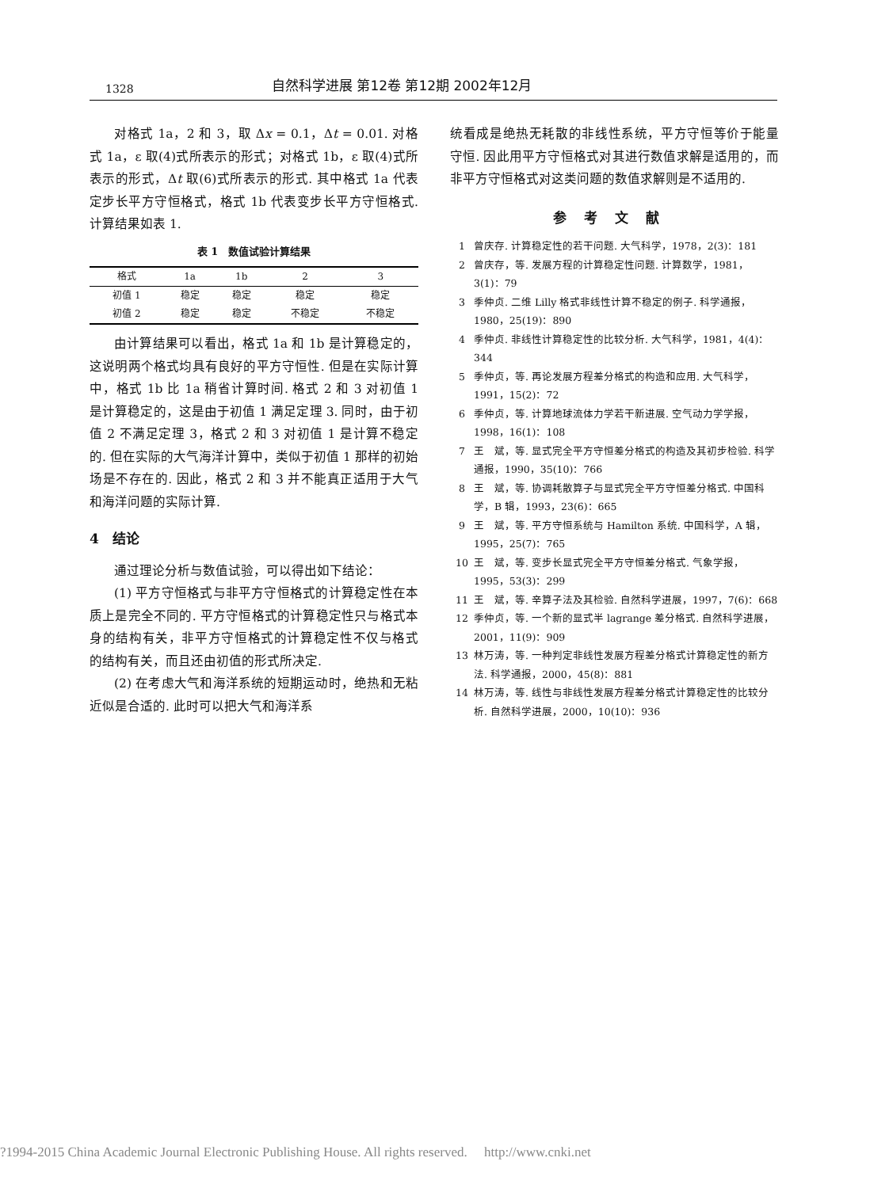1328 自然科学进展 第12卷 第12期 2002年12月
对格式 1a，2 和 3，取 Δx = 0.1，Δt = 0.01. 对格式 1a，ε 取(4)式所表示的形式；对格式 1b，ε 取(4)式所表示的形式，Δt 取(6)式所表示的形式. 其中格式 1a 代表定步长平方守恒格式，格式 1b 代表变步长平方守恒格式. 计算结果如表 1.
表 1　数值试验计算结果
| 格式 | 1a | 1b | 2 | 3 |
| --- | --- | --- | --- | --- |
| 初值 1 | 稳定 | 稳定 | 稳定 | 稳定 |
| 初值 2 | 稳定 | 稳定 | 不稳定 | 不稳定 |
由计算结果可以看出，格式 1a 和 1b 是计算稳定的，这说明两个格式均具有良好的平方守恒性. 但是在实际计算中，格式 1b 比 1a 稍省计算时间. 格式 2 和 3 对初值 1 是计算稳定的，这是由于初值 1 满足定理 3. 同时，由于初值 2 不满足定理 3，格式 2 和 3 对初值 1 是计算不稳定的. 但在实际的大气海洋计算中，类似于初值 1 那样的初始场是不存在的. 因此，格式 2 和 3 并不能真正适用于大气和海洋问题的实际计算.
4　结论
通过理论分析与数值试验，可以得出如下结论：
(1) 平方守恒格式与非平方守恒格式的计算稳定性在本质上是完全不同的. 平方守恒格式的计算稳定性只与格式本身的结构有关，非平方守恒格式的计算稳定性不仅与格式的结构有关，而且还由初值的形式所决定.
(2) 在考虑大气和海洋系统的短期运动时，绝热和无粘近似是合适的. 此时可以把大气和海洋系
统看成是绝热无耗散的非线性系统，平方守恒等价于能量守恒. 因此用平方守恒格式对其进行数值求解是适用的，而非平方守恒格式对这类问题的数值求解则是不适用的.
参考文献
1 曾庆存. 计算稳定性的若干问题. 大气科学，1978，2(3)：181
2 曾庆存，等. 发展方程的计算稳定性问题. 计算数学，1981，3(1)：79
3 季仲贞. 二维 Lilly 格式非线性计算不稳定的例子. 科学通报，1980，25(19)：890
4 季仲贞. 非线性计算稳定性的比较分析. 大气科学，1981，4(4)：344
5 季仲贞，等. 再论发展方程差分格式的构造和应用. 大气科学，1991，15(2)：72
6 季仲贞，等. 计算地球流体力学若干新进展. 空气动力学学报，1998，16(1)：108
7 王　斌，等. 显式完全平方守恒差分格式的构造及其初步检验. 科学通报，1990，35(10)：766
8 王　斌，等. 协调耗散算子与显式完全平方守恒差分格式. 中国科学，B 辑，1993，23(6)：665
9 王　斌，等. 平方守恒系统与 Hamilton 系统. 中国科学，A 辑，1995，25(7)：765
10 王　斌，等. 变步长显式完全平方守恒差分格式. 气象学报，1995，53(3)：299
11 王　斌，等. 辛算子法及其检验. 自然科学进展，1997，7(6)：668
12 季仲贞，等. 一个新的显式半 lagrange 差分格式. 自然科学进展，2001，11(9)：909
13 林万涛，等. 一种判定非线性发展方程差分格式计算稳定性的新方法. 科学通报，2000，45(8)：881
14 林万涛，等. 线性与非线性发展方程差分格式计算稳定性的比较分析. 自然科学进展，2000，10(10)：936
?1994-2015 China Academic Journal Electronic Publishing House. All rights reserved.　 http://www.cnki.net